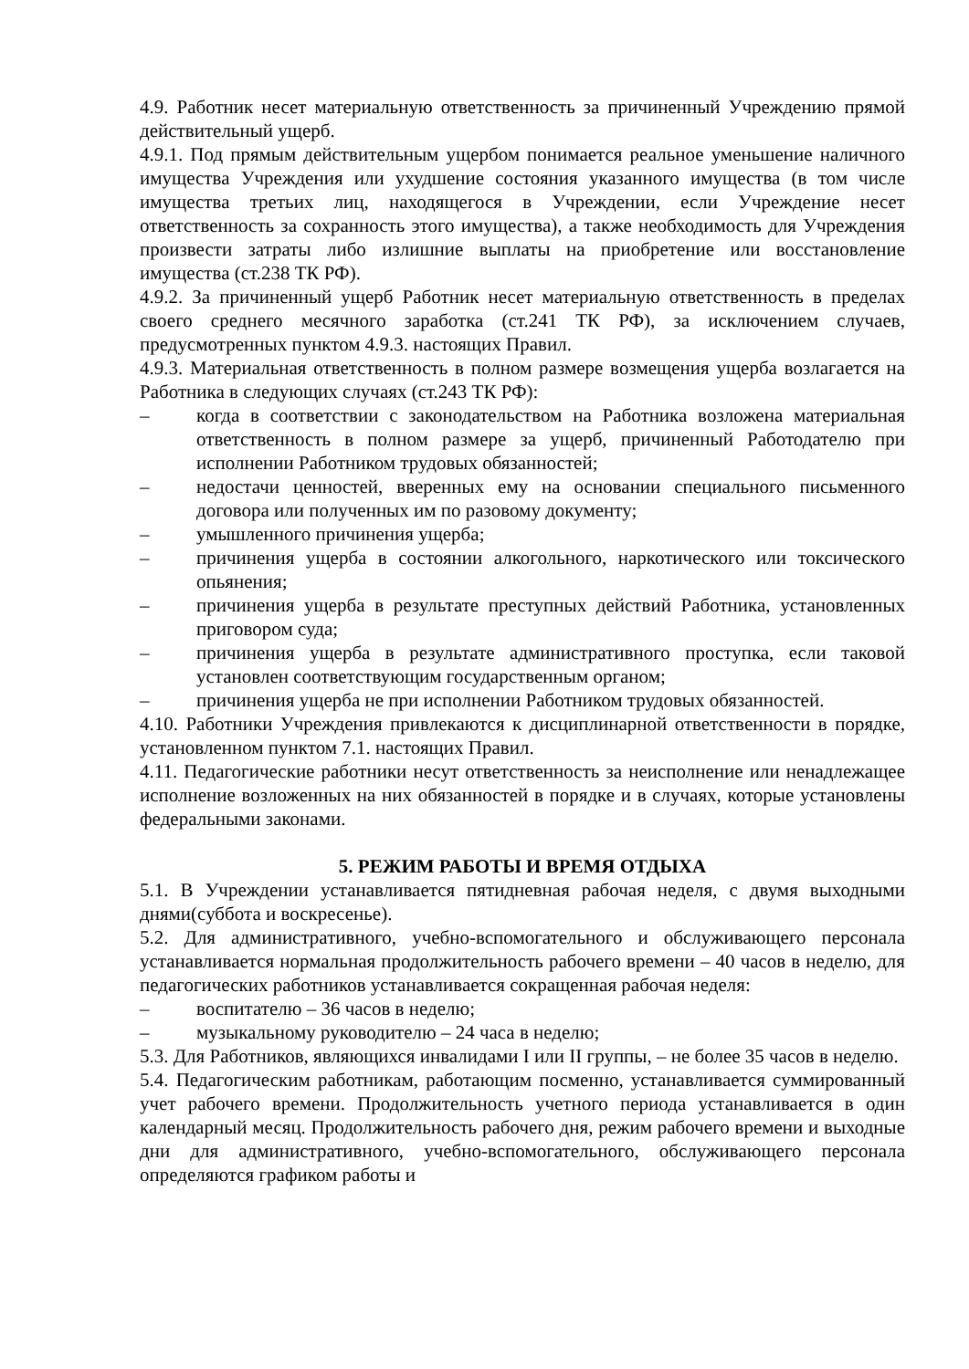4.9. Работник несет материальную ответственность за причиненный Учреждению прямой действительный ущерб.
4.9.1. Под прямым действительным ущербом понимается реальное уменьшение наличного имущества Учреждения или ухудшение состояния указанного имущества (в том числе имущества третьих лиц, находящегося в Учреждении, если Учреждение несет ответственность за сохранность этого имущества), а также необходимость для Учреждения произвести затраты либо излишние выплаты на приобретение или восстановление имущества (ст.238 ТК РФ).
4.9.2. За причиненный ущерб Работник несет материальную ответственность в пределах своего среднего месячного заработка (ст.241 ТК РФ), за исключением случаев, предусмотренных пунктом 4.9.3. настоящих Правил.
4.9.3. Материальная ответственность в полном размере возмещения ущерба возлагается на Работника в следующих случаях (ст.243 ТК РФ):
– когда в соответствии с законодательством на Работника возложена материальная ответственность в полном размере за ущерб, причиненный Работодателю при исполнении Работником трудовых обязанностей;
– недостачи ценностей, вверенных ему на основании специального письменного договора или полученных им по разовому документу;
– умышленного причинения ущерба;
– причинения ущерба в состоянии алкогольного, наркотического или токсического опьянения;
– причинения ущерба в результате преступных действий Работника, установленных приговором суда;
– причинения ущерба в результате административного проступка, если таковой установлен соответствующим государственным органом;
– причинения ущерба не при исполнении Работником трудовых обязанностей.
4.10. Работники Учреждения привлекаются к дисциплинарной ответственности в порядке, установленном пунктом 7.1. настоящих Правил.
4.11. Педагогические работники несут ответственность за неисполнение или ненадлежащее исполнение возложенных на них обязанностей в порядке и в случаях, которые установлены федеральными законами.
5. РЕЖИМ РАБОТЫ И ВРЕМЯ ОТДЫХА
5.1. В Учреждении устанавливается пятидневная рабочая неделя, с двумя выходными днями(суббота и воскресенье).
5.2. Для административного, учебно-вспомогательного и обслуживающего персонала устанавливается нормальная продолжительность рабочего времени – 40 часов в неделю, для педагогических работников устанавливается сокращенная рабочая неделя:
– воспитателю – 36 часов в неделю;
– музыкальному руководителю – 24 часа в неделю;
5.3. Для Работников, являющихся инвалидами I или II группы, – не более 35 часов в неделю.
5.4. Педагогическим работникам, работающим посменно, устанавливается суммированный учет рабочего времени. Продолжительность учетного периода устанавливается в один календарный месяц. Продолжительность рабочего дня, режим рабочего времени и выходные дни для административного, учебно-вспомогательного, обслуживающего персонала определяются графиком работы и